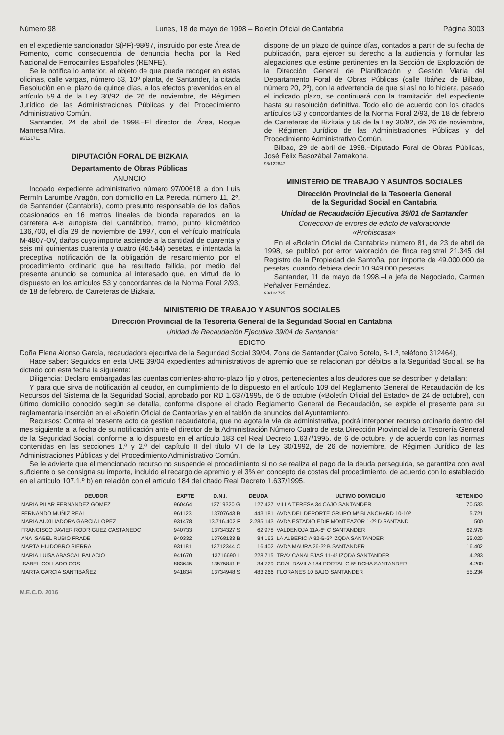Número 98 Lunes, 18 de mayo de 1998 – Boletín Oficial de Cantabria Página 3003
en el expediente sancionador S(PF)-98/97, instruido por este Área de Fomento, como consecuencia de denuncia hecha por la Red Nacional de Ferrocarriles Españoles (RENFE).
Se le notifica lo anterior, al objeto de que pueda recoger en estas oficinas, calle vargas, número 53, 10ª planta, de Santander, la citada Resolución en el plazo de quince días, a los efectos prevenidos en el artículo 59.4 de la Ley 30/92, de 26 de noviembre, de Régimen Jurídico de las Administraciones Públicas y del Procedimiento Administrativo Común.
Santander, 24 de abril de 1998.–El director del Área, Roque Manresa Mira.
98/121711
DIPUTACIÓN FORAL DE BIZKAIA
Departamento de Obras Públicas
ANUNCIO
Incoado expediente administrativo número 97/00618 a don Luis Fermín Larumbe Aragón, con domicilio en La Pereda, número 11, 2º, de Santander (Cantabria), como presunto responsable de los daños ocasionados en 16 metros lineales de bionda reparados, en la carretera A-8 autopista del Cantábrico, tramo, punto kilométrico 136,700, el día 29 de noviembre de 1997, con el vehículo matrícula M-4807-OV, daños cuyo importe asciende a la cantidad de cuarenta y seis mil quinientas cuarenta y cuatro (46.544) pesetas, e intentada la preceptiva notificación de la obligación de resarcimiento por el procedimiento ordinario que ha resultado fallida, por medio del presente anuncio se comunica al interesado que, en virtud de lo dispuesto en los artículos 53 y concordantes de la Norma Foral 2/93, de 18 de febrero, de Carreteras de Bizkaia,
dispone de un plazo de quince días, contados a partir de su fecha de publicación, para ejercer su derecho a la audiencia y formular las alegaciones que estime pertinentes en la Sección de Explotación de la Dirección General de Planificación y Gestión Viaria del Departamento Foral de Obras Públicas (calle Ibáñez de Bilbao, número 20, 2º), con la advertencia de que si así no lo hiciera, pasado el indicado plazo, se continuará con la tramitación del expediente hasta su resolución definitiva. Todo ello de acuerdo con los citados artículos 53 y concordantes de la Norma Foral 2/93, de 18 de febrero de Carreteras de Bizkaia y 59 de la Ley 30/92, de 26 de noviembre, de Régimen Jurídico de las Administraciones Públicas y del Procedimiento Administrativo Común.
Bilbao, 29 de abril de 1998.–Diputado Foral de Obras Públicas, José Félix Basozábal Zamakona.
98/122647
MINISTERIO DE TRABAJO Y ASUNTOS SOCIALES
Dirección Provincial de la Tesorería General
de la Seguridad Social en Cantabria
Unidad de Recaudación Ejecutiva 39/01 de Santander
Corrección de errores de edicto de valoracióndе
«Prohiscasa»
En el «Boletín Oficial de Cantabria» número 81, de 23 de abril de 1998, se publicó por error valoración de finca registral 21.345 del Registro de la Propiedad de Santoña, por importe de 49.000.000 de pesetas, cuando debiera decir 10.949.000 pesetas.
Santander, 11 de mayo de 1998.–La jefa de Negociado, Carmen Peñalver Fernández.
98/124725
MINISTERIO DE TRABAJO Y ASUNTOS SOCIALES
Dirección Provincial de la Tesorería General de la Seguridad Social en Cantabria
Unidad de Recaudación Ejecutiva 39/04 de Santander
EDICTO
Doña Elena Alonso García, recaudadora ejecutiva de la Seguridad Social 39/04, Zona de Santander (Calvo Sotelo, 8-1.º, teléfono 312464),
Hace saber: Seguidos en esta URE 39/04 expedientes administrativos de apremio que se relacionan por débitos a la Seguridad Social, se ha dictado con esta fecha la siguiente:
Diligencia: Declaro embargadas las cuentas corrientes-ahorro-plazo fijo y otros, pertenecientes a los deudores que se describen y detallan:
Y para que sirva de notificación al deudor, en cumplimiento de lo dispuesto en el artículo 109 del Reglamento General de Recaudación de los Recursos del Sistema de la Seguridad Social, aprobado por RD 1.637/1995, de 6 de octubre («Boletín Oficial del Estado» de 24 de octubre), con último domicilio conocido según se detalla, conforme dispone el citado Reglamento General de Recaudación, se expide el presente para su reglamentaria inserción en el «Boletín Oficial de Cantabria» y en el tablón de anuncios del Ayuntamiento.
Recursos: Contra el presente acto de gestión recaudatoria, que no agota la vía de administrativa, podrá interponer recurso ordinario dentro del mes siguiente a la fecha de su notificación ante el director de la Administración Número Cuatro de esta Dirección Provincial de la Tesorería General de la Seguridad Social, conforme a lo dispuesto en el artículo 183 del Real Decreto 1.637/1995, de 6 de octubre, y de acuerdo con las normas contenidas en las secciones 1.ª y 2.ª del capítulo II del título VII de la Ley 30/1992, de 26 de noviembre, de Régimen Jurídico de las Administraciones Públicas y del Procedimiento Administrativo Común.
Se le advierte que el mencionado recurso no suspende el procedimiento si no se realiza el pago de la deuda perseguida, se garantiza con aval suficiente o se consigna su importe, incluido el recargo de apremio y el 3% en concepto de costas del procedimiento, de acuerdo con lo establecido en el artículo 107.1.º b) en relación con el artículo 184 del citado Real Decreto 1.637/1995.
| DEUDOR | EXPTE | D.N.I. | DEUDA | ULTIMO DOMICILIO | RETENIDO |
| --- | --- | --- | --- | --- | --- |
| MARIA PILAR FERNANDEZ GOMEZ | 960464 | 13719320 G | 127.427 | VILLA TERESA 34 CAJO SANTANDER | 70.533 |
| FERNANDO MUÑIZ REAL | 961123 | 13707643 B | 443.181 | AVDA DEL DEPORTE GRUPO Mª BLANCHARD 10-10º | 5.721 |
| MARIA AUXILIADORA GARCIA LOPEZ | 931478 | 13.716.402 F | 2.285.143 | AVDA ESTADIO EDIF MONTEAZOR 1-2º D SANTAND | 500 |
| FRANCISCO JAVIER RODRIGUEZ CASTANEDC | 940733 | 13734327 S | 62.978 | VALDENOJA 11A-6º C SANTANDER | 62.978 |
| ANA ISABEL RUBIO FRADE | 940332 | 13768133 B | 84.162 | LA ALBERICIA 82-B-3º IZQDA SANTANDER | 55.020 |
| MARTA HUIDOBRO SIERRA | 931181 | 13712344 C | 16.402 | AVDA MAURA 26-3º B SANTANDER | 16.402 |
| MARIA LUISA ABASCAL PALACIO | 941670 | 13716690 L | 228.715 | TRAV CANALEJAS 11-4º IZQDA SANTANDER | 4.283 |
| ISABEL COLLADO COS | 883645 | 13575841 E | 34.729 | GRAL DAVILA 184 PORTAL G 5º DCHA SANTANDER | 4.200 |
| MARTA GARCIA SANTIBAÑEZ | 941834 | 13734948 S | 483.266 | FLORANES 10 BAJO SANTANDER | 55.234 |
M.E.C.D. 2016